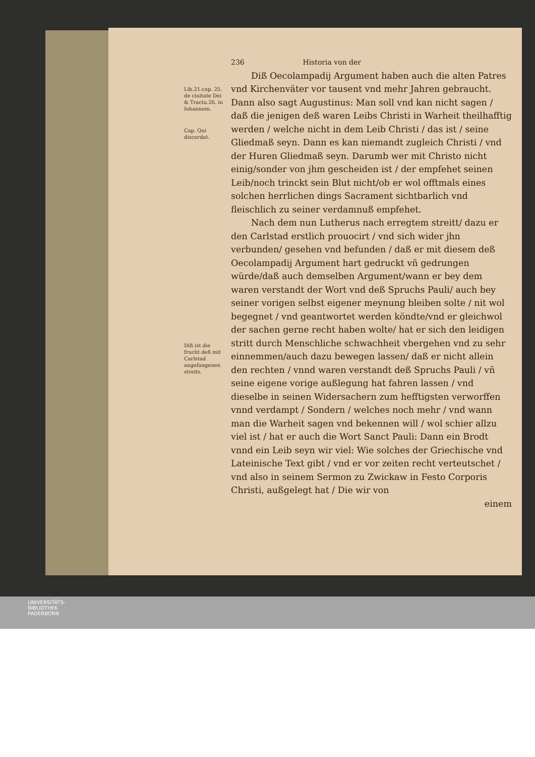Lib.21.cap. 25. de ciuitate Dei & Tracta.26. in Iohannem.
Cap. Qui discordat.
Diß ist die frucht deß mit Carlstad angefangenen streits.
236 Historia von der
Diß Oecolampadij Argument haben auch die alten Patres vnd Kirchenväter vor tausent vnd mehr Jahren gebraucht. Dann also sagt Augustinus: Man soll vnd kan nicht sagen / daß die jenigen deß waren Leibs Christi in Warheit theilhafftig werden / welche nicht in dem Leib Christi / das ist / seine Gliedmaß seyn. Dann es kan niemandt zugleich Christi / vnd der Huren Gliedmaß seyn. Darumb wer mit Christo nicht einig/sonder von jhm gescheiden ist / der empfehet seinen Leib/noch trinckt sein Blut nicht/ob er wol offtmals eines solchen herrlichen dings Sacrament sichtbarlich vnd fleischlich zu seiner verdamnuß empfehet.
Nach dem nun Lutherus nach erregtem streitt/ dazu er den Carlstad erstlich prouocirt / vnd sich wider jhn verbunden/ gesehen vnd befunden / daß er mit diesem deß Oecolampadij Argument hart gedruckt vñ gedrungen würde/daß auch demselben Argument/wann er bey dem waren verstandt der Wort vnd deß Spruchs Pauli/ auch bey seiner vorigen selbst eigener meynung bleiben solte / nit wol begegnet / vnd geantwortet werden köndte/vnd er gleichwol der sachen gerne recht haben wolte/ hat er sich den leidigen stritt durch Menschliche schwachheit vbergehen vnd zu sehr einnemmen/auch dazu bewegen lassen/ daß er nicht allein den rechten / vnnd waren verstandt deß Spruchs Pauli / vñ seine eigene vorige außlegung hat fahren lassen / vnd dieselbe in seinen Widersachern zum hefftigsten verworffen vnnd verdampt / Sondern / welches noch mehr / vnd wann man die Warheit sagen vnd bekennen will / wol schier allzu viel ist / hat er auch die Wort Sanct Pauli: Dann ein Brodt vnnd ein Leib seyn wir viel: Wie solches der Griechische vnd Lateinische Text gibt / vnd er vor zeiten recht verteutschet / vnd also in seinem Sermon zu Zwickaw in Festo Corporis Christi, außgelegt hat / Die wir von
einem
UNIVERSITÄTS-
BIBLIOTHEK
PADERBORN